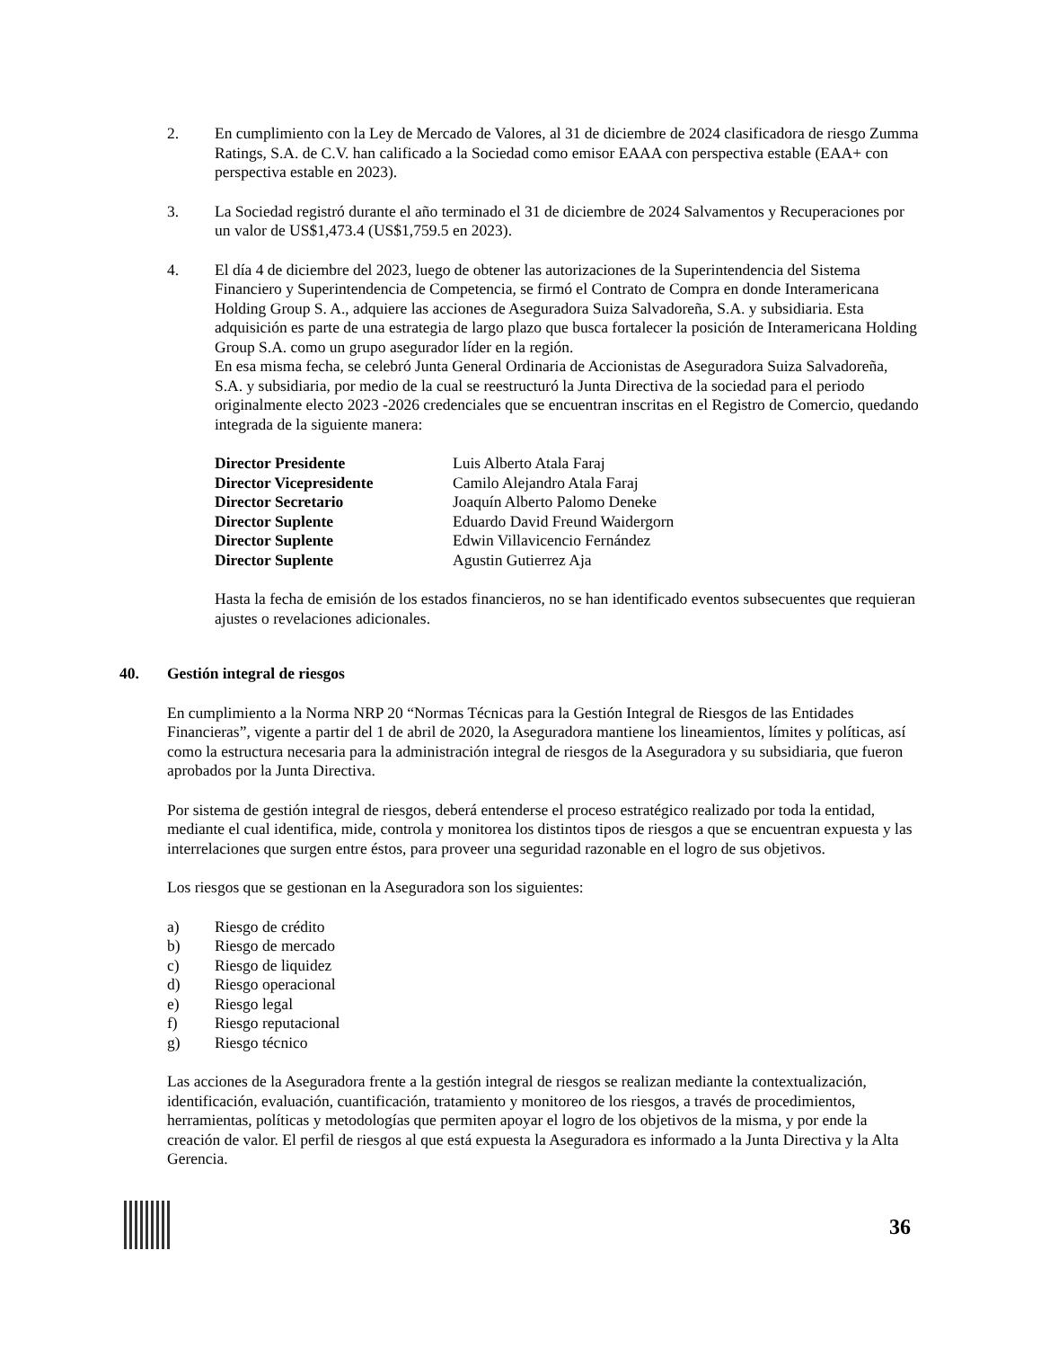2. En cumplimiento con la Ley de Mercado de Valores, al 31 de diciembre de 2024 clasificadora de riesgo Zumma Ratings, S.A. de C.V. han calificado a la Sociedad como emisor EAAA con perspectiva estable (EAA+ con perspectiva estable en 2023).
3. La Sociedad registró durante el año terminado el 31 de diciembre de 2024 Salvamentos y Recuperaciones por un valor de US$1,473.4 (US$1,759.5 en 2023).
4. El día 4 de diciembre del 2023, luego de obtener las autorizaciones de la Superintendencia del Sistema Financiero y Superintendencia de Competencia, se firmó el Contrato de Compra en donde Interamericana Holding Group S. A., adquiere las acciones de Aseguradora Suiza Salvadoreña, S.A. y subsidiaria. Esta adquisición es parte de una estrategia de largo plazo que busca fortalecer la posición de Interamericana Holding Group S.A. como un grupo asegurador líder en la región.
En esa misma fecha, se celebró Junta General Ordinaria de Accionistas de Aseguradora Suiza Salvadoreña, S.A. y subsidiaria, por medio de la cual se reestructuró la Junta Directiva de la sociedad para el periodo originalmente electo 2023 -2026 credenciales que se encuentran inscritas en el Registro de Comercio, quedando integrada de la siguiente manera:
| Director Presidente | Luis Alberto Atala Faraj |
| Director Vicepresidente | Camilo Alejandro Atala Faraj |
| Director Secretario | Joaquín Alberto Palomo Deneke |
| Director Suplente | Eduardo David Freund Waidergorn |
| Director Suplente | Edwin Villavicencio Fernández |
| Director Suplente | Agustin Gutierrez Aja |
Hasta la fecha de emisión de los estados financieros, no se han identificado eventos subsecuentes que requieran ajustes o revelaciones adicionales.
40. Gestión integral de riesgos
En cumplimiento a la Norma NRP 20 “Normas Técnicas para la Gestión Integral de Riesgos de las Entidades Financieras”, vigente a partir del 1 de abril de 2020, la Aseguradora mantiene los lineamientos, límites y políticas, así como la estructura necesaria para la administración integral de riesgos de la Aseguradora y su subsidiaria, que fueron aprobados por la Junta Directiva.
Por sistema de gestión integral de riesgos, deberá entenderse el proceso estratégico realizado por toda la entidad, mediante el cual identifica, mide, controla y monitorea los distintos tipos de riesgos a que se encuentran expuesta y las interrelaciones que surgen entre éstos, para proveer una seguridad razonable en el logro de sus objetivos.
Los riesgos que se gestionan en la Aseguradora son los siguientes:
a) Riesgo de crédito
b) Riesgo de mercado
c) Riesgo de liquidez
d) Riesgo operacional
e) Riesgo legal
f) Riesgo reputacional
g) Riesgo técnico
Las acciones de la Aseguradora frente a la gestión integral de riesgos se realizan mediante la contextualización, identificación, evaluación, cuantificación, tratamiento y monitoreo de los riesgos, a través de procedimientos, herramientas, políticas y metodologías que permiten apoyar el logro de los objetivos de la misma, y por ende la creación de valor. El perfil de riesgos al que está expuesta la Aseguradora es informado a la Junta Directiva y la Alta Gerencia.
36